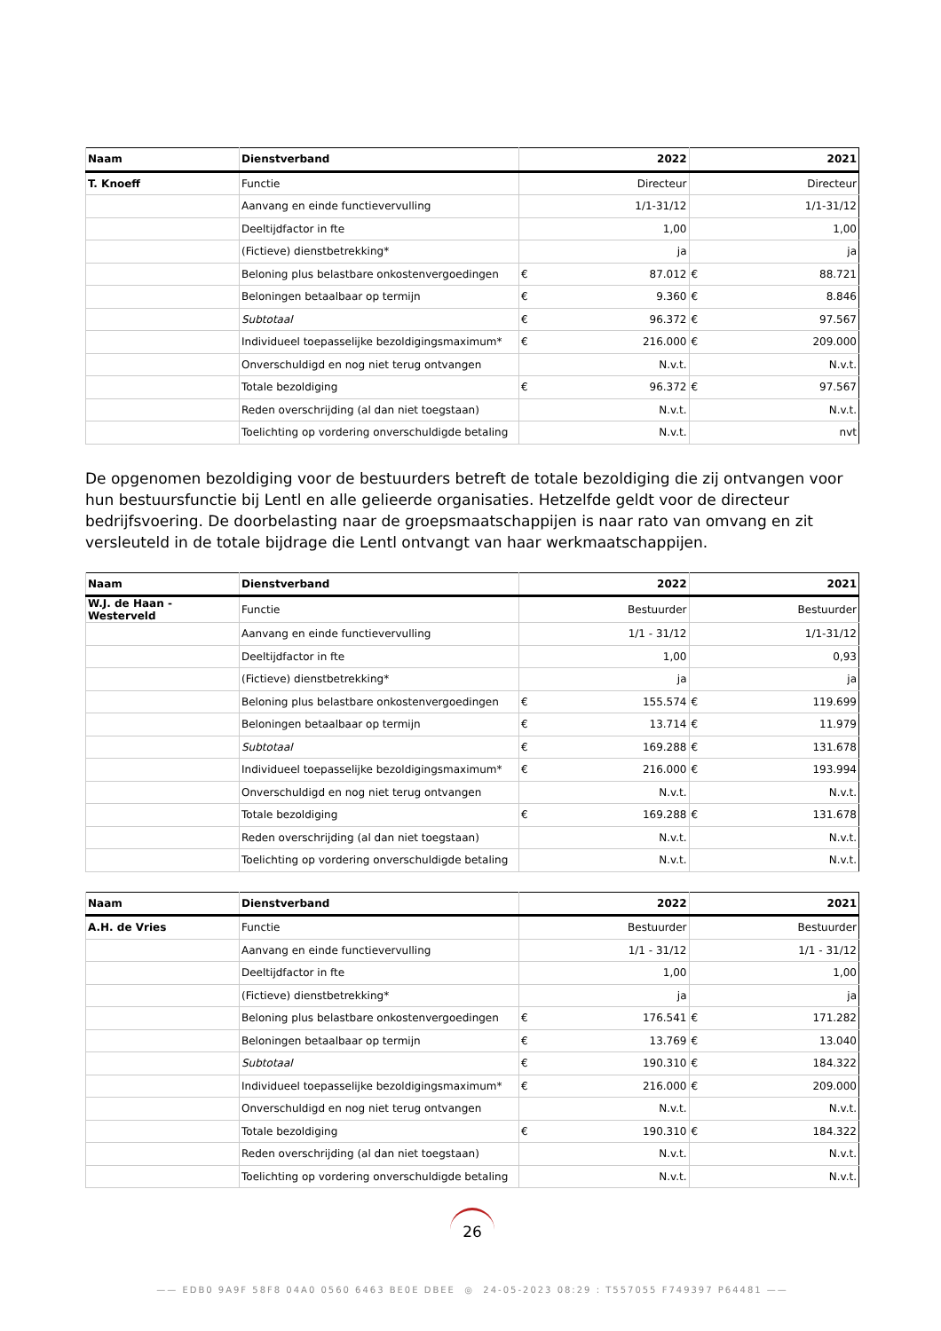| Naam | Dienstverband | 2022 | | 2021 | |
| --- | --- | --- | --- | --- | --- |
| T. Knoeff | Functie | Directeur | | Directeur | |
| | Aanvang en einde functievervulling | 1/1-31/12 | | 1/1-31/12 | |
| | Deeltijdfactor in fte | 1,00 | | 1,00 | |
| | (Fictieve) dienstbetrekking* | ja | | ja | |
| | Beloning plus belastbare onkostenvergoedingen | € | 87.012 | € | 88.721 |
| | Beloningen betaalbaar op termijn | € | 9.360 | € | 8.846 |
| | Subtotaal | € | 96.372 | € | 97.567 |
| | Individueel toepasselijke bezoldigingsmaximum* | € | 216.000 | € | 209.000 |
| | Onverschuldigd en nog niet terug ontvangen | N.v.t. | | N.v.t. | |
| | Totale bezoldiging | € | 96.372 | € | 97.567 |
| | Reden overschrijding (al dan niet toegstaan) | N.v.t. | | N.v.t. | |
| | Toelichting op vordering onverschuldigde betaling | N.v.t. | | nvt | |
De opgenomen bezoldiging voor de bestuurders betreft de totale bezoldiging die zij ontvangen voor hun bestuursfunctie bij Lentl en alle gelieerde organisaties. Hetzelfde geldt voor de directeur bedrijfsvoering. De doorbelasting naar de groepsmaatschappijen is naar rato van omvang en zit versleuteld in de totale bijdrage die Lentl ontvangt van haar werkmaatschappijen.
| Naam | Dienstverband | 2022 | | 2021 | |
| --- | --- | --- | --- | --- | --- |
| W.J. de Haan - Westerveld | Functie | Bestuurder | | Bestuurder | |
| | Aanvang en einde functievervulling | 1/1 - 31/12 | | 1/1-31/12 | |
| | Deeltijdfactor in fte | 1,00 | | 0,93 | |
| | (Fictieve) dienstbetrekking* | ja | | ja | |
| | Beloning plus belastbare onkostenvergoedingen | € | 155.574 | € | 119.699 |
| | Beloningen betaalbaar op termijn | € | 13.714 | € | 11.979 |
| | Subtotaal | € | 169.288 | € | 131.678 |
| | Individueel toepasselijke bezoldigingsmaximum* | € | 216.000 | € | 193.994 |
| | Onverschuldigd en nog niet terug ontvangen | N.v.t. | | N.v.t. | |
| | Totale bezoldiging | € | 169.288 | € | 131.678 |
| | Reden overschrijding (al dan niet toegstaan) | N.v.t. | | N.v.t. | |
| | Toelichting op vordering onverschuldigde betaling | N.v.t. | | N.v.t. | |
| Naam | Dienstverband | 2022 | | 2021 | |
| --- | --- | --- | --- | --- | --- |
| A.H. de Vries | Functie | Bestuurder | | Bestuurder | |
| | Aanvang en einde functievervulling | 1/1 - 31/12 | | 1/1 - 31/12 | |
| | Deeltijdfactor in fte | 1,00 | | 1,00 | |
| | (Fictieve) dienstbetrekking* | ja | | ja | |
| | Beloning plus belastbare onkostenvergoedingen | € | 176.541 | € | 171.282 |
| | Beloningen betaalbaar op termijn | € | 13.769 | € | 13.040 |
| | Subtotaal | € | 190.310 | € | 184.322 |
| | Individueel toepasselijke bezoldigingsmaximum* | € | 216.000 | € | 209.000 |
| | Onverschuldigd en nog niet terug ontvangen | N.v.t. | | N.v.t. | |
| | Totale bezoldiging | € | 190.310 | € | 184.322 |
| | Reden overschrijding (al dan niet toegstaan) | N.v.t. | | N.v.t. | |
| | Toelichting op vordering onverschuldigde betaling | N.v.t. | | N.v.t. | |
26
—— EDB0 9A9F 58F8 04A0 0560 6463 BE0E DBEE ◎ 24-05-2023 08:29 : T557055 F749397 P64481 ——